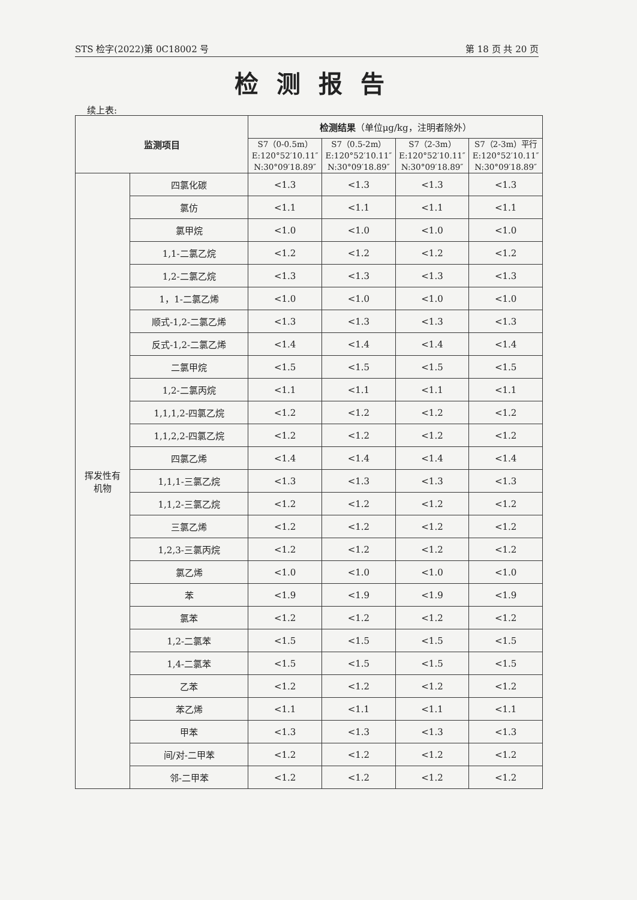STS 检字(2022)第 0C18002 号 第 18 页 共 20 页
检测报告
续上表:
| 监测项目 | | 检测结果 （单位μg/kg，注明者除外） | | | |
| --- | --- | --- | --- | --- | --- |
| | | S7（0-0.5m） E:120°52′10.11″ N:30°09′18.89″ | S7（0.5-2m） E:120°52′10.11″ N:30°09′18.89″ | S7（2-3m） E:120°52′10.11″ N:30°09′18.89″ | S7（2-3m）平行 E:120°52′10.11″ N:30°09′18.89″ |
| 挥发性有 机物 | 四氯化碳 | <1.3 | <1.3 | <1.3 | <1.3 |
| | 氯仿 | <1.1 | <1.1 | <1.1 | <1.1 |
| | 氯甲烷 | <1.0 | <1.0 | <1.0 | <1.0 |
| | 1,1-二氯乙烷 | <1.2 | <1.2 | <1.2 | <1.2 |
| | 1,2-二氯乙烷 | <1.3 | <1.3 | <1.3 | <1.3 |
| | 1，1-二氯乙烯 | <1.0 | <1.0 | <1.0 | <1.0 |
| | 顺式-1,2-二氯乙烯 | <1.3 | <1.3 | <1.3 | <1.3 |
| | 反式-1,2-二氯乙烯 | <1.4 | <1.4 | <1.4 | <1.4 |
| | 二氯甲烷 | <1.5 | <1.5 | <1.5 | <1.5 |
| | 1,2-二氯丙烷 | <1.1 | <1.1 | <1.1 | <1.1 |
| | 1,1,1,2-四氯乙烷 | <1.2 | <1.2 | <1.2 | <1.2 |
| | 1,1,2,2-四氯乙烷 | <1.2 | <1.2 | <1.2 | <1.2 |
| | 四氯乙烯 | <1.4 | <1.4 | <1.4 | <1.4 |
| | 1,1,1-三氯乙烷 | <1.3 | <1.3 | <1.3 | <1.3 |
| | 1,1,2-三氯乙烷 | <1.2 | <1.2 | <1.2 | <1.2 |
| | 三氯乙烯 | <1.2 | <1.2 | <1.2 | <1.2 |
| | 1,2,3-三氯丙烷 | <1.2 | <1.2 | <1.2 | <1.2 |
| | 氯乙烯 | <1.0 | <1.0 | <1.0 | <1.0 |
| | 苯 | <1.9 | <1.9 | <1.9 | <1.9 |
| | 氯苯 | <1.2 | <1.2 | <1.2 | <1.2 |
| | 1,2-二氯苯 | <1.5 | <1.5 | <1.5 | <1.5 |
| | 1,4-二氯苯 | <1.5 | <1.5 | <1.5 | <1.5 |
| | 乙苯 | <1.2 | <1.2 | <1.2 | <1.2 |
| | 苯乙烯 | <1.1 | <1.1 | <1.1 | <1.1 |
| | 甲苯 | <1.3 | <1.3 | <1.3 | <1.3 |
| | 间/对-二甲苯 | <1.2 | <1.2 | <1.2 | <1.2 |
| | 邻-二甲苯 | <1.2 | <1.2 | <1.2 | <1.2 |